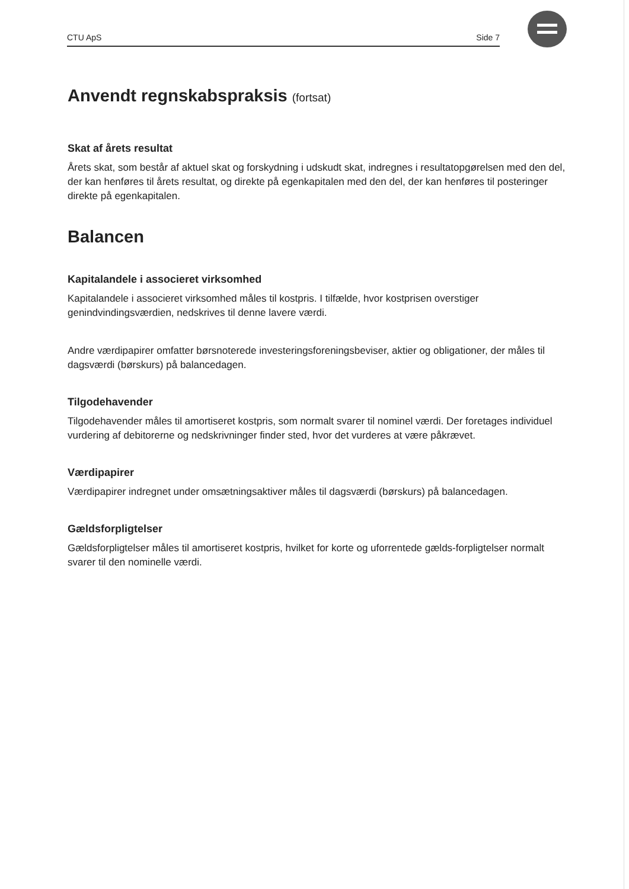CTU ApS Side 7
Anvendt regnskabspraksis (fortsat)
Skat af årets resultat
Årets skat, som består af aktuel skat og forskydning i udskudt skat, indregnes i resultatopgørelsen med den del, der kan henføres til årets resultat, og direkte på egenkapitalen med den del, der kan henføres til posteringer direkte på egenkapitalen.
Balancen
Kapitalandele i associeret virksomhed
Kapitalandele i associeret virksomhed måles til kostpris. I tilfælde, hvor kostprisen overstiger genindvindingsværdien, nedskrives til denne lavere værdi.
Andre værdipapirer omfatter børsnoterede investeringsforeningsbeviser, aktier og obligationer, der måles til dagsværdi (børskurs) på balancedagen.
Tilgodehavender
Tilgodehavender måles til amortiseret kostpris, som normalt svarer til nominel værdi. Der foretages individuel vurdering af debitorerne og nedskrivninger finder sted, hvor det vurderes at være påkrævet.
Værdipapirer
Værdipapirer indregnet under omsætningsaktiver måles til dagsværdi (børskurs) på balancedagen.
Gældsforpligtelser
Gældsforpligtelser måles til amortiseret kostpris, hvilket for korte og uforrentede gælds-forpligtelser normalt svarer til den nominelle værdi.